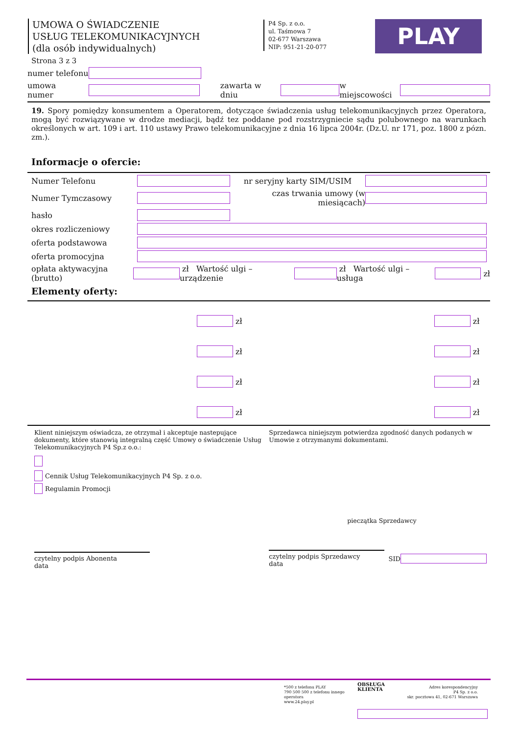UMOWA O ŚWIADCZENIE
USŁUG TELEKOMUNIKACYJNYCH
(dla osób indywidualnych)
P4 Sp. z o.o.
ul. Taśmowa 7
02-677 Warszawa
NIP: 951-21-20-077
PLAY
Strona 3 z 3
numer telefonu
umowa numer zawarta w dniu w miejscowości
19. Spory pomiędzy konsumentem a Operatorem, dotyczące świadczenia usług telekomunikacyjnych przez Operatora, mogą być rozwiązywane w drodze mediacji, bądź tez poddane pod rozstrzygniecie sądu polubownego na warunkach określonych w art. 109 i art. 110 ustawy Prawo telekomunikacyjne z dnia 16 lipca 2004r. (Dz.U. nr 171, poz. 1800 z pózn. zm.).
Informacje o ofercie:
Numer Telefonu nr seryjny karty SIM/USIM
Numer Tymczasowy czas trwania umowy (w miesiącach)
hasło
okres rozliczeniowy
oferta podstawowa
oferta promocyjna
opłata aktywacyjna (brutto) zł Wartość ulgi – urządzenie zł Wartość ulgi – usługa zł
Elementy oferty:
zł zł
zł zł
zł zł
zł zł
Klient niniejszym oświadcza, ze otrzymał i akceptuje nastepujące dokumenty, które stanowią integralną część Umowy o świadczenie Usług Telekomunikacyjnych P4 Sp.z o.o.:
Cennik Usług Telekomunikacyjnych P4 Sp. z o.o.
Regulamin Promocji
czytelny podpis Abonenta data
Sprzedawca niniejszym potwierdza zgodność danych podanych w Umowie z otrzymanymi dokumentami.
pieczątka Sprzedawcy
czytelny podpis Sprzedawcy data SID
*500 z telefonu PLAY
790 500 500 z telefonu innego operatora
www.24.play.pl
OBSŁUGA KLIENTA
Adres korespondencyjny
P4 Sp. z o.o.
skr. pocztowa 41, 02-671 Warszawa